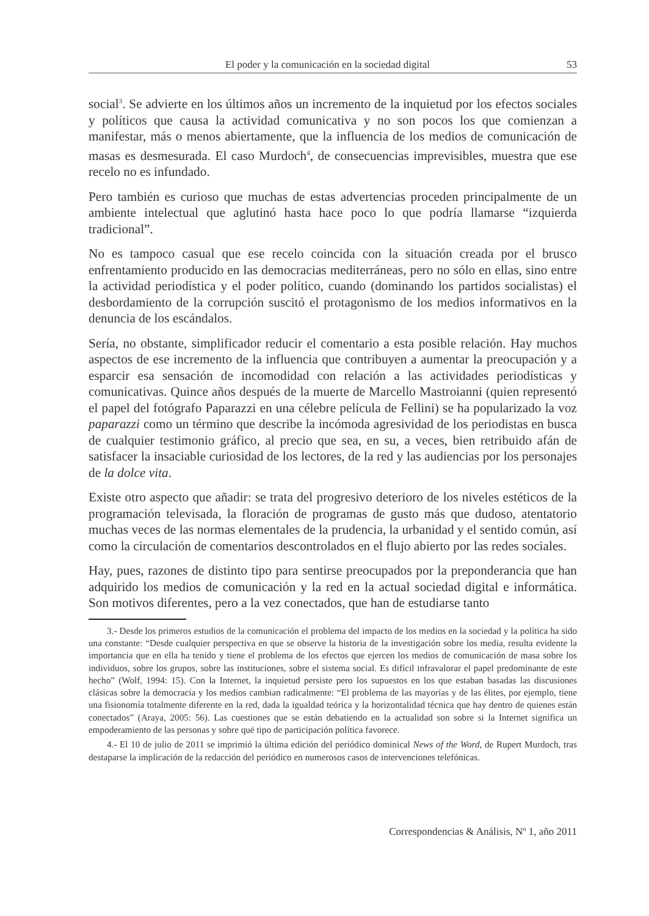El poder y la comunicación en la sociedad digital 53
social<sup>3</sup>. Se advierte en los últimos años un incremento de la inquietud por los efectos sociales y políticos que causa la actividad comunicativa y no son pocos los que comienzan a manifestar, más o menos abiertamente, que la influencia de los medios de comunicación de masas es desmesurada. El caso Murdoch<sup>4</sup>, de consecuencias imprevisibles, muestra que ese recelo no es infundado.
Pero también es curioso que muchas de estas advertencias proceden principalmente de un ambiente intelectual que aglutinó hasta hace poco lo que podría llamarse “izquierda tradicional”.
No es tampoco casual que ese recelo coincida con la situación creada por el brusco enfrentamiento producido en las democracias mediterráneas, pero no sólo en ellas, sino entre la actividad periodística y el poder político, cuando (dominando los partidos socialistas) el desbordamiento de la corrupción suscitó el protagonismo de los medios informativos en la denuncia de los escándalos.
Sería, no obstante, simplificador reducir el comentario a esta posible relación. Hay muchos aspectos de ese incremento de la influencia que contribuyen a aumentar la preocupación y a esparcir esa sensación de incomodidad con relación a las actividades periodísticas y comunicativas. Quince años después de la muerte de Marcello Mastroianni (quien representó el papel del fotógrafo Paparazzi en una célebre película de Fellini) se ha popularizado la voz paparazzi como un término que describe la incómoda agresividad de los periodistas en busca de cualquier testimonio gráfico, al precio que sea, en su, a veces, bien retribuido afán de satisfacer la insaciable curiosidad de los lectores, de la red y las audiencias por los personajes de la dolce vita.
Existe otro aspecto que añadir: se trata del progresivo deterioro de los niveles estéticos de la programación televisada, la floración de programas de gusto más que dudoso, atentatorio muchas veces de las normas elementales de la prudencia, la urbanidad y el sentido común, así como la circulación de comentarios descontrolados en el flujo abierto por las redes sociales.
Hay, pues, razones de distinto tipo para sentirse preocupados por la preponderancia que han adquirido los medios de comunicación y la red en la actual sociedad digital e informática. Son motivos diferentes, pero a la vez conectados, que han de estudiarse tanto
3.- Desde los primeros estudios de la comunicación el problema del impacto de los medios en la sociedad y la política ha sido una constante: “Desde cualquier perspectiva en que se observe la historia de la investigación sobre los media, resulta evidente la importancia que en ella ha tenido y tiene el problema de los efectos que ejercen los medios de comunicación de masa sobre los individuos, sobre los grupos, sobre las instituciones, sobre el sistema social. Es difícil infravalorar el papel predominante de este hecho” (Wolf, 1994: 15). Con la Internet, la inquietud persiste pero los supuestos en los que estaban basadas las discusiones clásicas sobre la democracia y los medios cambian radicalmente: “El problema de las mayorías y de las élites, por ejemplo, tiene una fisionomía totalmente diferente en la red, dada la igualdad teórica y la horizontalidad técnica que hay dentro de quienes están conectados” (Araya, 2005: 56). Las cuestiones que se están debatiendo en la actualidad son sobre si la Internet significa un empoderamiento de las personas y sobre qué tipo de participación política favorece.
4.- El 10 de julio de 2011 se imprimió la última edición del periódico dominical News of the Word, de Rupert Murdoch, tras destaparse la implicación de la redacción del periódico en numerosos casos de intervenciones telefónicas.
Correspondencias & Análisis, Nº 1, año 2011